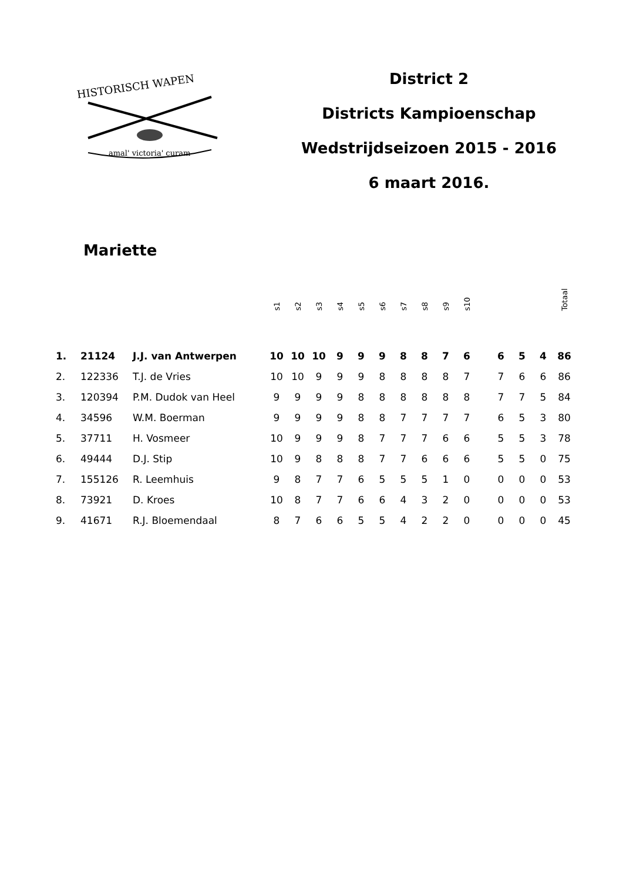HISTORISCH WAPEN
amal' victoria' curam
District 2
Districts Kampioenschap
Wedstrijdseizoen 2015 - 2016
6 maart 2016.
Mariette
| | | | s1 | s2 | s3 | s4 | s5 | s6 | s7 | s8 | s9 | s10 | | | | | Totaal |
| --- | --- | --- | --- | --- | --- | --- | --- | --- | --- | --- | --- | --- | --- | --- | --- | --- | --- |
| 1. | 21124 | J.J. van Antwerpen | 10 | 10 | 10 | 9 | 9 | 9 | 8 | 8 | 7 | 6 | | 6 | 5 | 4 | 86 |
| 2. | 122336 | T.J. de Vries | 10 | 10 | 9 | 9 | 9 | 8 | 8 | 8 | 8 | 7 | | 7 | 6 | 6 | 86 |
| 3. | 120394 | P.M. Dudok van Heel | 9 | 9 | 9 | 9 | 8 | 8 | 8 | 8 | 8 | 8 | | 7 | 7 | 5 | 84 |
| 4. | 34596 | W.M. Boerman | 9 | 9 | 9 | 9 | 8 | 8 | 7 | 7 | 7 | 7 | | 6 | 5 | 3 | 80 |
| 5. | 37711 | H. Vosmeer | 10 | 9 | 9 | 9 | 8 | 7 | 7 | 7 | 6 | 6 | | 5 | 5 | 3 | 78 |
| 6. | 49444 | D.J. Stip | 10 | 9 | 8 | 8 | 8 | 7 | 7 | 6 | 6 | 6 | | 5 | 5 | 0 | 75 |
| 7. | 155126 | R. Leemhuis | 9 | 8 | 7 | 7 | 6 | 5 | 5 | 5 | 1 | 0 | | 0 | 0 | 0 | 53 |
| 8. | 73921 | D. Kroes | 10 | 8 | 7 | 7 | 6 | 6 | 4 | 3 | 2 | 0 | | 0 | 0 | 0 | 53 |
| 9. | 41671 | R.J. Bloemendaal | 8 | 7 | 6 | 6 | 5 | 5 | 4 | 2 | 2 | 0 | | 0 | 0 | 0 | 45 |